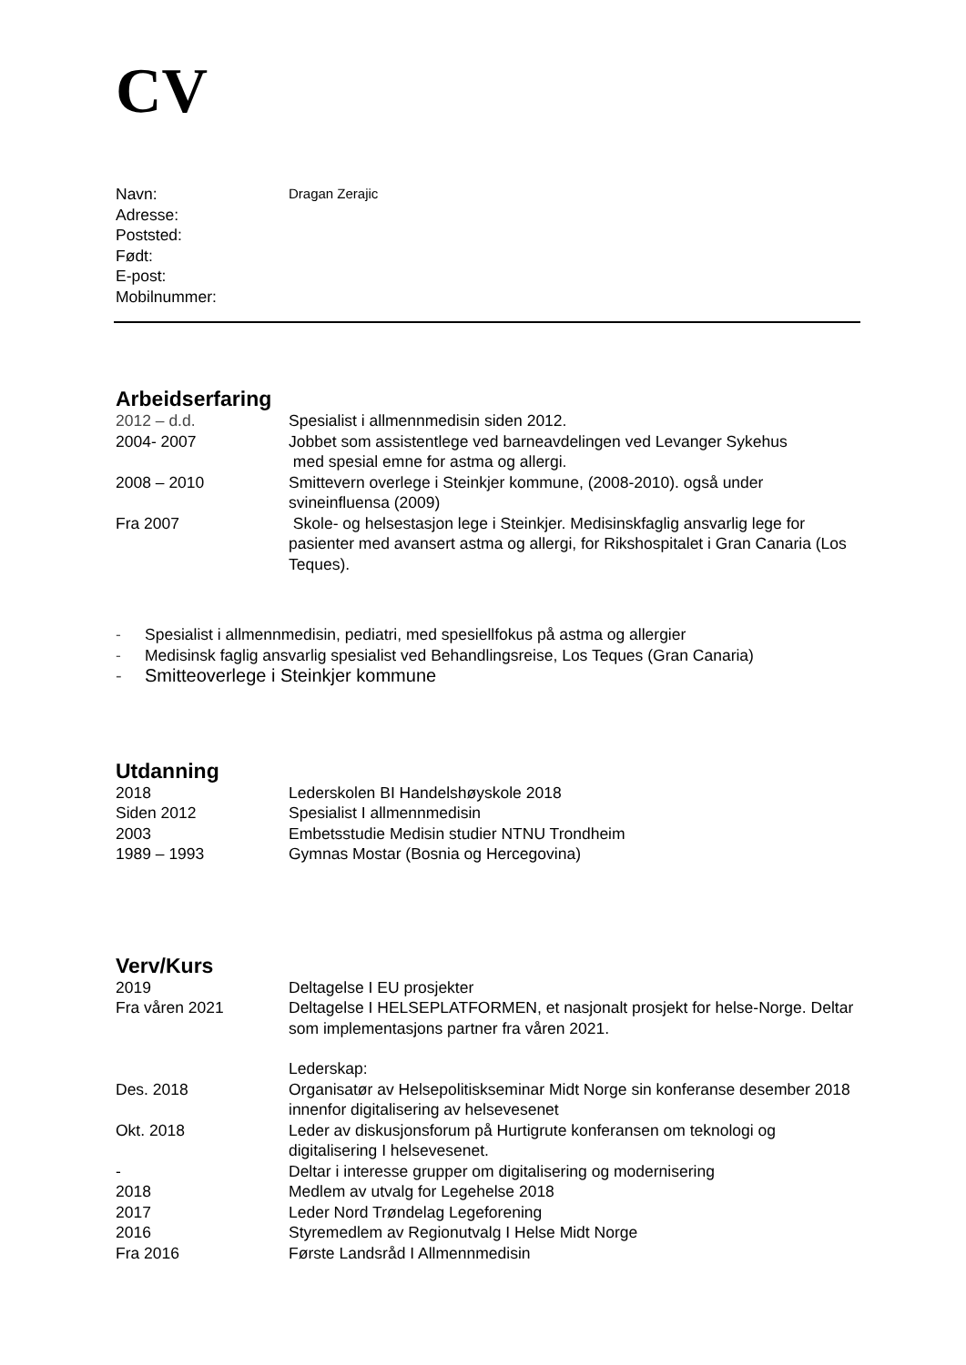CV
Navn:
Dragan Zerajic
Adresse:
Poststed:
Født:
E-post:
Mobilnummer:
Arbeidserfaring
2012 – d.d. Spesialist i allmennmedisin siden 2012.
2004- 2007 Jobbet som assistentlege ved barneavdelingen ved Levanger Sykehus
med spesial emne for astma og allergi.
2008 – 2010 Smittevern overlege i Steinkjer kommune, (2008-2010). også under svineinfluensa (2009)
Fra 2007 Skole- og helsestasjon lege i Steinkjer. Medisinskfaglig ansvarlig lege for pasienter med avansert astma og allergi, for Rikshospitalet i Gran Canaria (Los Teques).
- Spesialist i allmennmedisin, pediatri, med spesiellfokus på astma og allergier
- Medisinsk faglig ansvarlig spesialist ved Behandlingsreise, Los Teques (Gran Canaria)
- Smitteoverlege i Steinkjer kommune
Utdanning
2018 Lederskolen BI Handelshøyskole 2018
Siden 2012 Spesialist I allmennmedisin
2003 Embetsstudie Medisin studier NTNU Trondheim
1989 – 1993 Gymnas Mostar (Bosnia og Hercegovina)
Verv/Kurs
2019 Deltagelse I EU prosjekter
Fra våren 2021 Deltagelse I HELSEPLATFORMEN, et nasjonalt prosjekt for helse-Norge. Deltar som implementasjons partner fra våren 2021.
Lederskap:
Des. 2018 Organisatør av Helsepolitiskseminar Midt Norge sin konferanse desember 2018 innenfor digitalisering av helsevesenet
Okt. 2018 Leder av diskusjonsforum på Hurtigrute konferansen om teknologi og digitalisering I helsevesenet.
- Deltar i interesse grupper om digitalisering og modernisering
2018 Medlem av utvalg for Legehelse 2018
2017 Leder Nord Trøndelag Legeforening
2016 Styremedlem av Regionutvalg I Helse Midt Norge
Fra 2016 Første Landsråd I Allmennmedisin